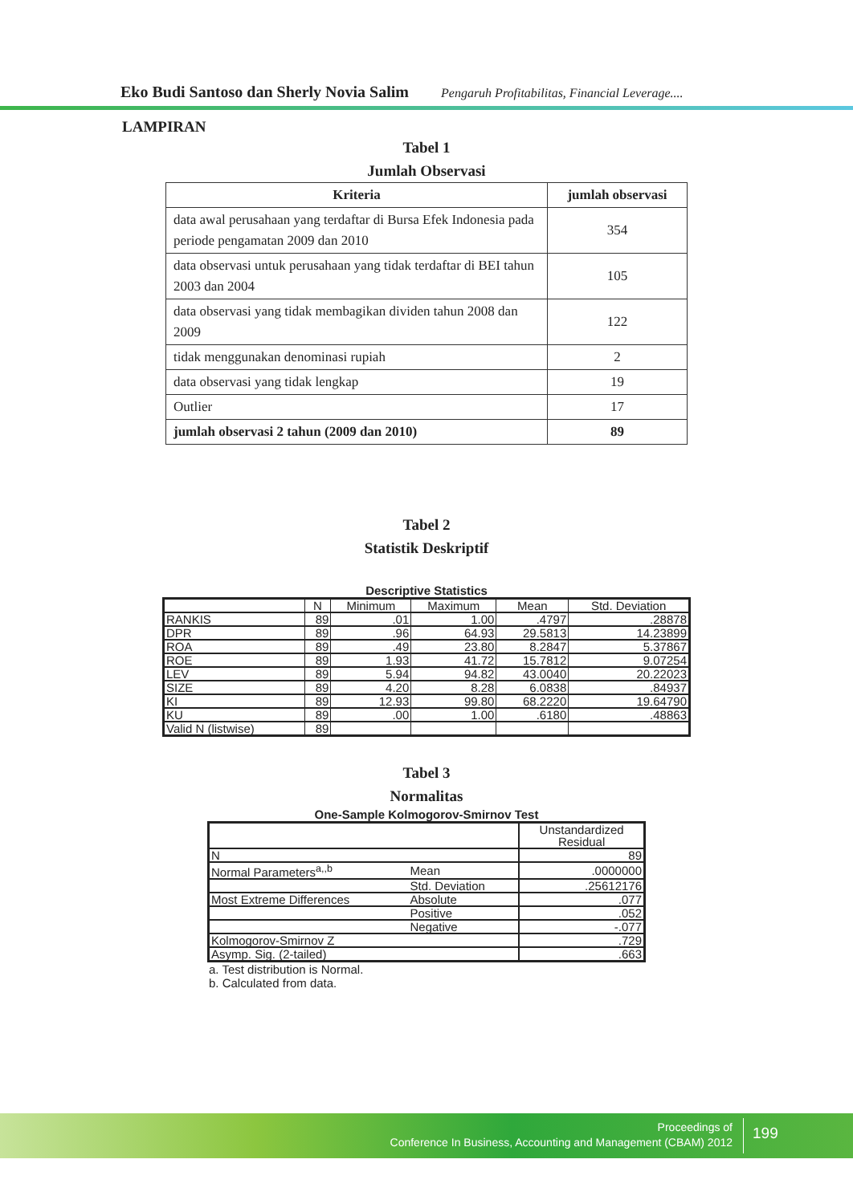Eko Budi Santoso dan Sherly Novia Salim Pengaruh Profitabilitas, Financial Leverage....
LAMPIRAN
Tabel 1
Jumlah Observasi
| Kriteria | jumlah observasi |
| --- | --- |
| data awal perusahaan yang terdaftar di Bursa Efek Indonesia pada periode pengamatan 2009 dan 2010 | 354 |
| data observasi untuk perusahaan yang tidak terdaftar di BEI tahun 2003 dan 2004 | 105 |
| data observasi yang tidak membagikan dividen tahun 2008 dan 2009 | 122 |
| tidak menggunakan denominasi rupiah | 2 |
| data observasi yang tidak lengkap | 19 |
| Outlier | 17 |
| jumlah observasi 2 tahun (2009 dan 2010) | 89 |
Tabel 2
Statistik Deskriptif
Descriptive Statistics
| | N | Minimum | Maximum | Mean | Std. Deviation |
| --- | --- | --- | --- | --- | --- |
| RANKIS | 89 | .01 | 1.00 | .4797 | .28878 |
| DPR | 89 | .96 | 64.93 | 29.5813 | 14.23899 |
| ROA | 89 | .49 | 23.80 | 8.2847 | 5.37867 |
| ROE | 89 | 1.93 | 41.72 | 15.7812 | 9.07254 |
| LEV | 89 | 5.94 | 94.82 | 43.0040 | 20.22023 |
| SIZE | 89 | 4.20 | 8.28 | 6.0838 | .84937 |
| KI | 89 | 12.93 | 99.80 | 68.2220 | 19.64790 |
| KU | 89 | .00 | 1.00 | .6180 | .48863 |
| Valid N (listwise) | 89 | | | | |
Tabel 3
Normalitas
One-Sample Kolmogorov-Smirnov Test
| | | Unstandardized Residual |
| N | | 89 |
| Normal Parameters<sup>a,,b</sup> | Mean | .0000000 |
| | Std. Deviation | .25612176 |
| Most Extreme Differences | Absolute | .077 |
| | Positive | .052 |
| | Negative | -.077 |
| Kolmogorov-Smirnov Z | | .729 |
| Asymp. Sig. (2-tailed) | | .663 |
a. Test distribution is Normal.
b. Calculated from data.
Proceedings of
Conference In Business, Accounting and Management (CBAM) 2012
199